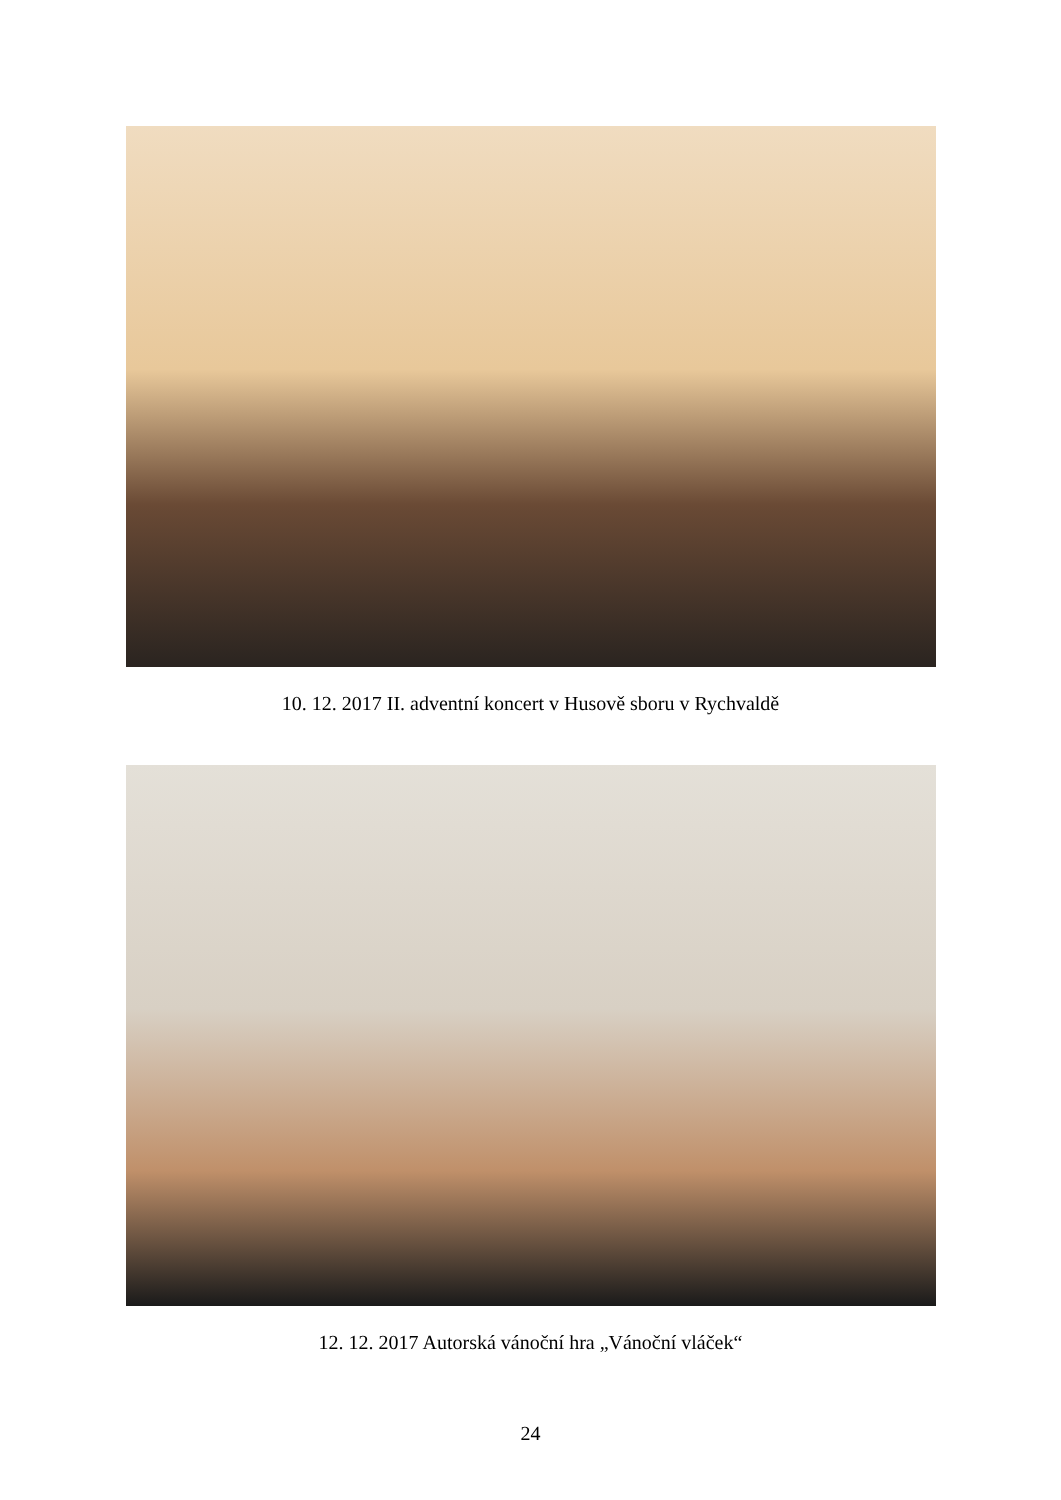10. 12. 2017 II. adventní koncert v Husově sboru v Rychvaldě
12. 12. 2017 Autorská vánoční hra „Vánoční vláček“
24